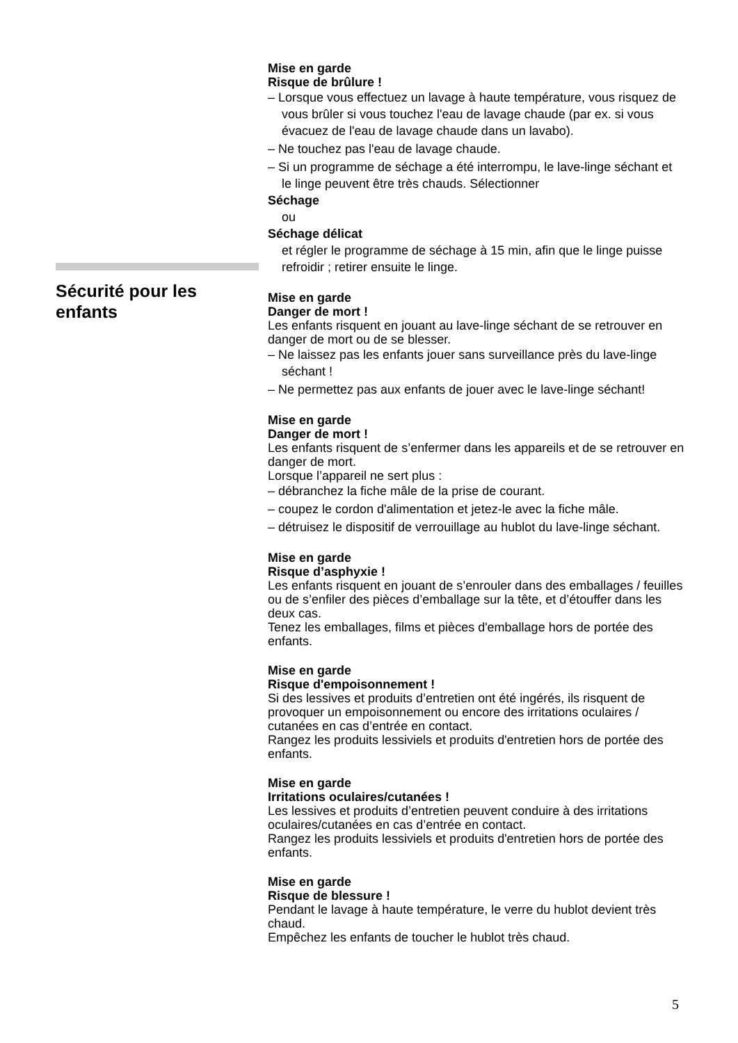Mise en garde
Risque de brûlure !
– Lorsque vous effectuez un lavage à haute température, vous risquez de vous brûler si vous touchez l'eau de lavage chaude (par ex. si vous évacuez de l'eau de lavage chaude dans un lavabo).
– Ne touchez pas l'eau de lavage chaude.
– Si un programme de séchage a été interrompu, le lave-linge séchant et le linge peuvent être très chauds. Sélectionner
Séchage
ou
Séchage délicat
et régler le programme de séchage à 15 min, afin que le linge puisse refroidir ; retirer ensuite le linge.
Mise en garde
Danger de mort !
Les enfants risquent en jouant au lave-linge séchant de se retrouver en danger de mort ou de se blesser.
– Ne laissez pas les enfants jouer sans surveillance près du lave-linge séchant !
– Ne permettez pas aux enfants de jouer avec le lave-linge séchant!
Mise en garde
Danger de mort !
Les enfants risquent de s’enfermer dans les appareils et de se retrouver en danger de mort.
Lorsque l’appareil ne sert plus :
– débranchez la fiche mâle de la prise de courant.
– coupez le cordon d'alimentation et jetez-le avec la fiche mâle.
– détruisez le dispositif de verrouillage au hublot du lave-linge séchant.
Mise en garde
Risque d’asphyxie !
Les enfants risquent en jouant de s’enrouler dans des emballages / feuilles ou de s’enfiler des pièces d’emballage sur la tête, et d’étouffer dans les deux cas.
Tenez les emballages, films et pièces d'emballage hors de portée des enfants.
Mise en garde
Risque d'empoisonnement !
Si des lessives et produits d’entretien ont été ingérés, ils risquent de provoquer un empoisonnement ou encore des irritations oculaires / cutanées en cas d’entrée en contact.
Rangez les produits lessiviels et produits d'entretien hors de portée des enfants.
Mise en garde
Irritations oculaires/cutanées !
Les lessives et produits d’entretien peuvent conduire à des irritations oculaires/cutanées en cas d’entrée en contact.
Rangez les produits lessiviels et produits d'entretien hors de portée des enfants.
Mise en garde
Risque de blessure !
Pendant le lavage à haute température, le verre du hublot devient très chaud.
Empêchez les enfants de toucher le hublot très chaud.
Sécurité pour les enfants
5